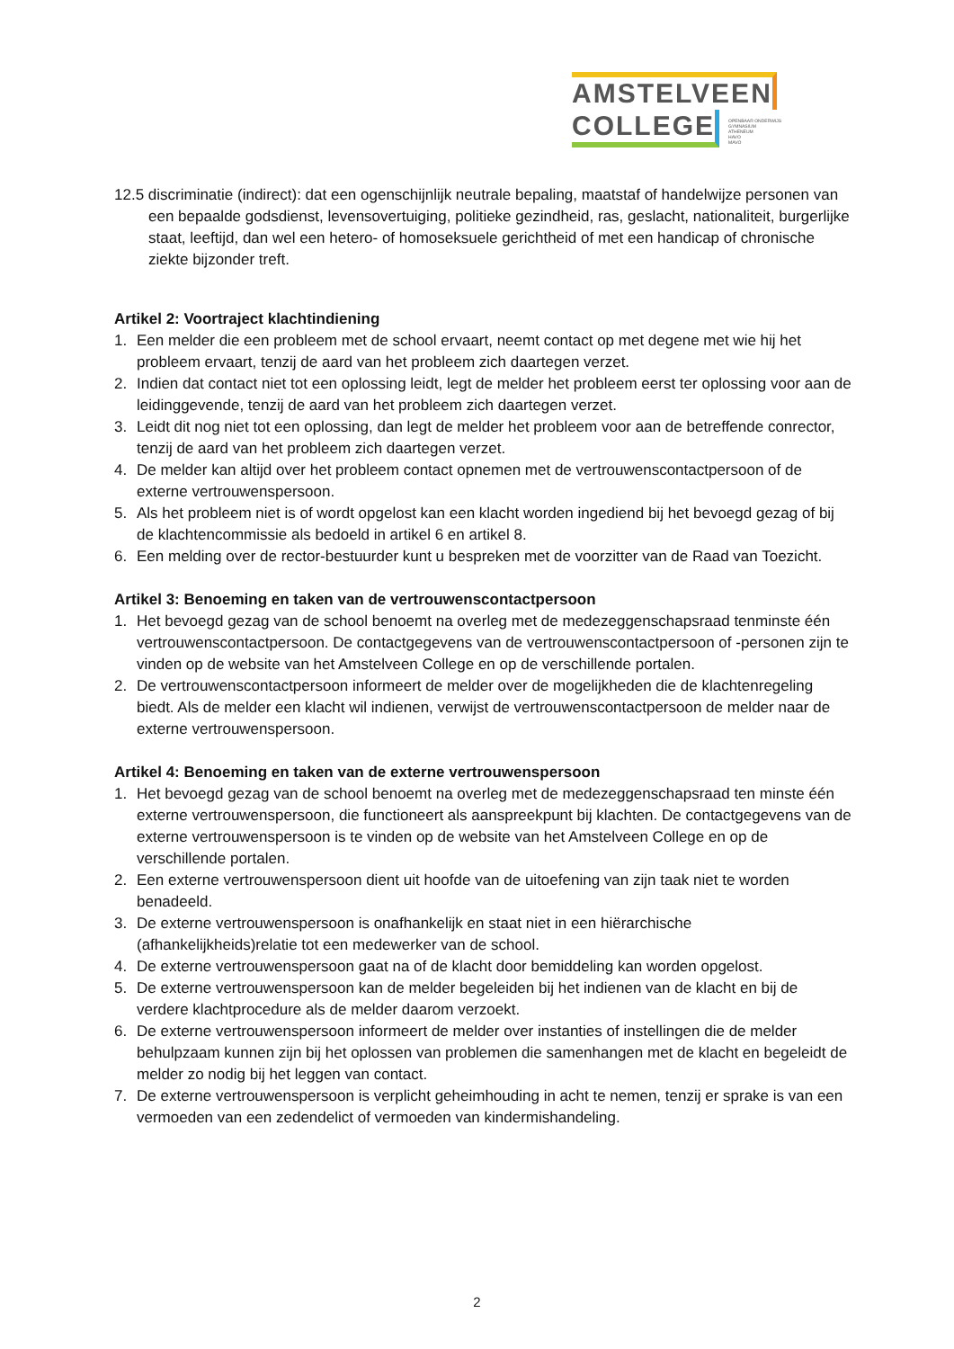AMSTELVEEN
COLLEGE
OPENBAAR ONDERWIJS
GYMNASIUM
ATHENEUM
HAVO
MAVO
12.5 discriminatie (indirect): dat een ogenschijnlijk neutrale bepaling, maatstaf of handelwijze personen van een bepaalde godsdienst, levensovertuiging, politieke gezindheid, ras, geslacht, nationaliteit, burgerlijke staat, leeftijd, dan wel een hetero- of homoseksuele gerichtheid of met een handicap of chronische ziekte bijzonder treft.
Artikel 2: Voortraject klachtindiening
1. Een melder die een probleem met de school ervaart, neemt contact op met degene met wie hij het probleem ervaart, tenzij de aard van het probleem zich daartegen verzet.
2. Indien dat contact niet tot een oplossing leidt, legt de melder het probleem eerst ter oplossing voor aan de leidinggevende, tenzij de aard van het probleem zich daartegen verzet.
3. Leidt dit nog niet tot een oplossing, dan legt de melder het probleem voor aan de betreffende conrector, tenzij de aard van het probleem zich daartegen verzet.
4. De melder kan altijd over het probleem contact opnemen met de vertrouwenscontactpersoon of de externe vertrouwenspersoon.
5. Als het probleem niet is of wordt opgelost kan een klacht worden ingediend bij het bevoegd gezag of bij de klachtencommissie als bedoeld in artikel 6 en artikel 8.
6. Een melding over de rector-bestuurder kunt u bespreken met de voorzitter van de Raad van Toezicht.
Artikel 3: Benoeming en taken van de vertrouwenscontactpersoon
1. Het bevoegd gezag van de school benoemt na overleg met de medezeggenschapsraad tenminste één vertrouwenscontactpersoon. De contactgegevens van de vertrouwenscontactpersoon of -personen zijn te vinden op de website van het Amstelveen College en op de verschillende portalen.
2. De vertrouwenscontactpersoon informeert de melder over de mogelijkheden die de klachtenregeling biedt. Als de melder een klacht wil indienen, verwijst de vertrouwenscontactpersoon de melder naar de externe vertrouwenspersoon.
Artikel 4: Benoeming en taken van de externe vertrouwenspersoon
1. Het bevoegd gezag van de school benoemt na overleg met de medezeggenschapsraad ten minste één externe vertrouwenspersoon, die functioneert als aanspreekpunt bij klachten. De contactgegevens van de externe vertrouwenspersoon is te vinden op de website van het Amstelveen College en op de verschillende portalen.
2. Een externe vertrouwenspersoon dient uit hoofde van de uitoefening van zijn taak niet te worden benadeeld.
3. De externe vertrouwenspersoon is onafhankelijk en staat niet in een hiërarchische (afhankelijkheids)relatie tot een medewerker van de school.
4. De externe vertrouwenspersoon gaat na of de klacht door bemiddeling kan worden opgelost.
5. De externe vertrouwenspersoon kan de melder begeleiden bij het indienen van de klacht en bij de verdere klachtprocedure als de melder daarom verzoekt.
6. De externe vertrouwenspersoon informeert de melder over instanties of instellingen die de melder behulpzaam kunnen zijn bij het oplossen van problemen die samenhangen met de klacht en begeleidt de melder zo nodig bij het leggen van contact.
7. De externe vertrouwenspersoon is verplicht geheimhouding in acht te nemen, tenzij er sprake is van een vermoeden van een zedendelict of vermoeden van kindermishandeling.
2